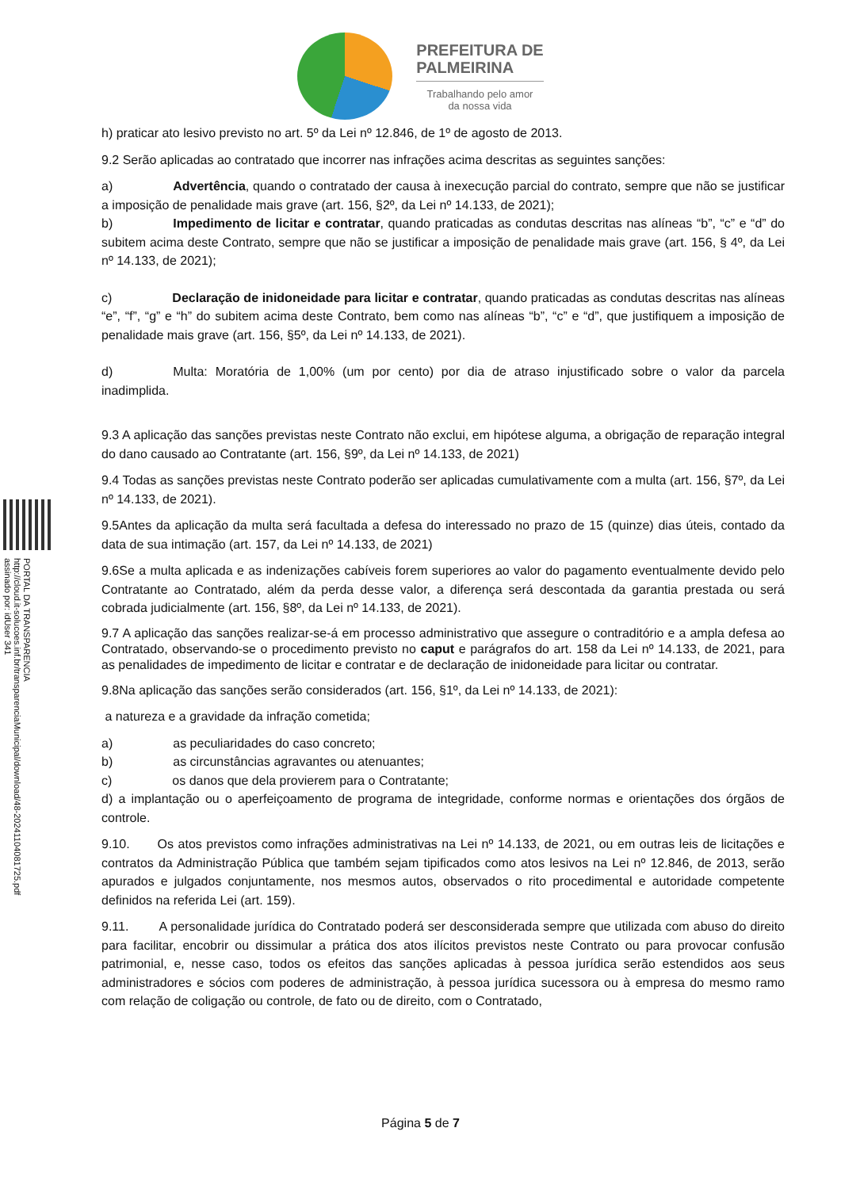PREFEITURA DE
PALMEIRINA
Trabalhando pelo amor
da nossa vida
PORTAL DA TRANSPARENCIA
http://cloud.it-solucoes.inf.br/transparenciaMunicipal/download/48-20241104081725.pdf
assinado por: idUser 341
h) praticar ato lesivo previsto no art. 5º da Lei nº 12.846, de 1º de agosto de 2013.
9.2 Serão aplicadas ao contratado que incorrer nas infrações acima descritas as seguintes sanções:
a) Advertência, quando o contratado der causa à inexecução parcial do contrato, sempre que não se justificar a imposição de penalidade mais grave (art. 156, §2º, da Lei nº 14.133, de 2021);
b) Impedimento de licitar e contratar, quando praticadas as condutas descritas nas alíneas “b”, “c” e “d” do subitem acima deste Contrato, sempre que não se justificar a imposição de penalidade mais grave (art. 156, § 4º, da Lei nº 14.133, de 2021);
c) Declaração de inidoneidade para licitar e contratar, quando praticadas as condutas descritas nas alíneas “e”, “f”, “g” e “h” do subitem acima deste Contrato, bem como nas alíneas “b”, “c” e “d”, que justifiquem a imposição de penalidade mais grave (art. 156, §5º, da Lei nº 14.133, de 2021).
d) Multa: Moratória de 1,00% (um por cento) por dia de atraso injustificado sobre o valor da parcela inadimplida.
9.3 A aplicação das sanções previstas neste Contrato não exclui, em hipótese alguma, a obrigação de reparação integral do dano causado ao Contratante (art. 156, §9º, da Lei nº 14.133, de 2021)
9.4 Todas as sanções previstas neste Contrato poderão ser aplicadas cumulativamente com a multa (art. 156, §7º, da Lei nº 14.133, de 2021).
9.5Antes da aplicação da multa será facultada a defesa do interessado no prazo de 15 (quinze) dias úteis, contado da data de sua intimação (art. 157, da Lei nº 14.133, de 2021)
9.6Se a multa aplicada e as indenizações cabíveis forem superiores ao valor do pagamento eventualmente devido pelo Contratante ao Contratado, além da perda desse valor, a diferença será descontada da garantia prestada ou será cobrada judicialmente (art. 156, §8º, da Lei nº 14.133, de 2021).
9.7 A aplicação das sanções realizar-se-á em processo administrativo que assegure o contraditório e a ampla defesa ao Contratado, observando-se o procedimento previsto no caput e parágrafos do art. 158 da Lei nº 14.133, de 2021, para as penalidades de impedimento de licitar e contratar e de declaração de inidoneidade para licitar ou contratar.
9.8Na aplicação das sanções serão considerados (art. 156, §1º, da Lei nº 14.133, de 2021):
a natureza e a gravidade da infração cometida;
a) as peculiaridades do caso concreto;
b) as circunstâncias agravantes ou atenuantes;
c) os danos que dela provierem para o Contratante;
d) a implantação ou o aperfeiçoamento de programa de integridade, conforme normas e orientações dos órgãos de controle.
9.10. Os atos previstos como infrações administrativas na Lei nº 14.133, de 2021, ou em outras leis de licitações e contratos da Administração Pública que também sejam tipificados como atos lesivos na Lei nº 12.846, de 2013, serão apurados e julgados conjuntamente, nos mesmos autos, observados o rito procedimental e autoridade competente definidos na referida Lei (art. 159).
9.11. A personalidade jurídica do Contratado poderá ser desconsiderada sempre que utilizada com abuso do direito para facilitar, encobrir ou dissimular a prática dos atos ilícitos previstos neste Contrato ou para provocar confusão patrimonial, e, nesse caso, todos os efeitos das sanções aplicadas à pessoa jurídica serão estendidos aos seus administradores e sócios com poderes de administração, à pessoa jurídica sucessora ou à empresa do mesmo ramo com relação de coligação ou controle, de fato ou de direito, com o Contratado,
Página 5 de 7